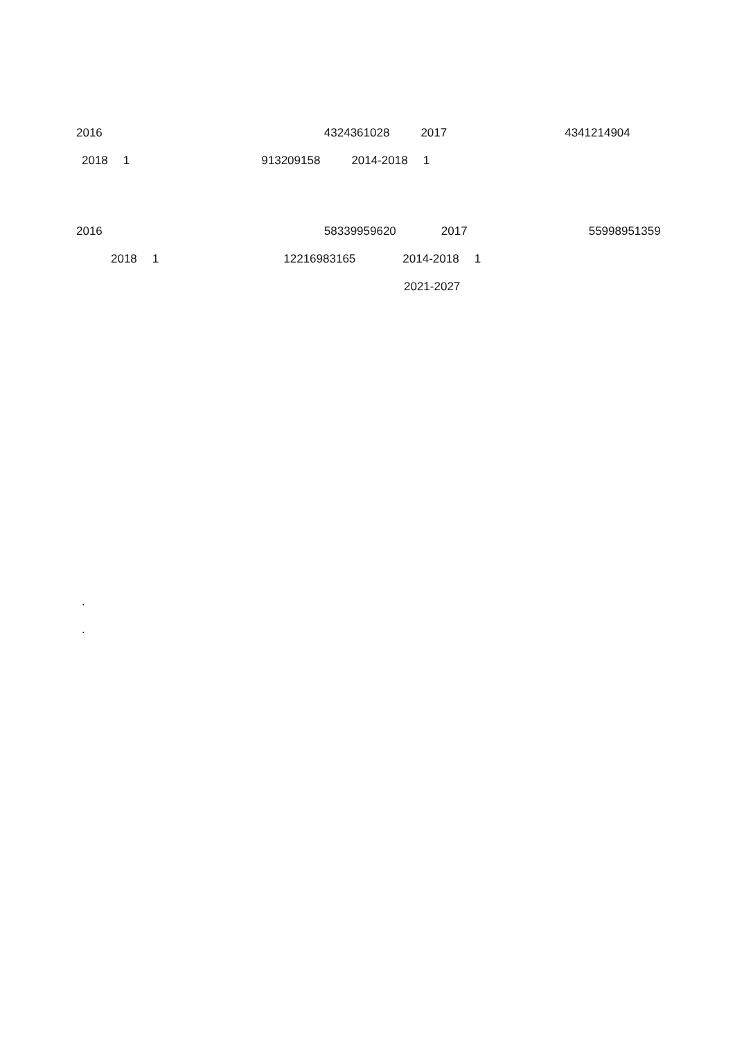2016 4324361028 2017 4341214904
2018 1 913209158 2014-2018 1
2016 58339959620 2017 55998951359
2018 1 12216983165 2014-2018 1
2021-2027
.
.